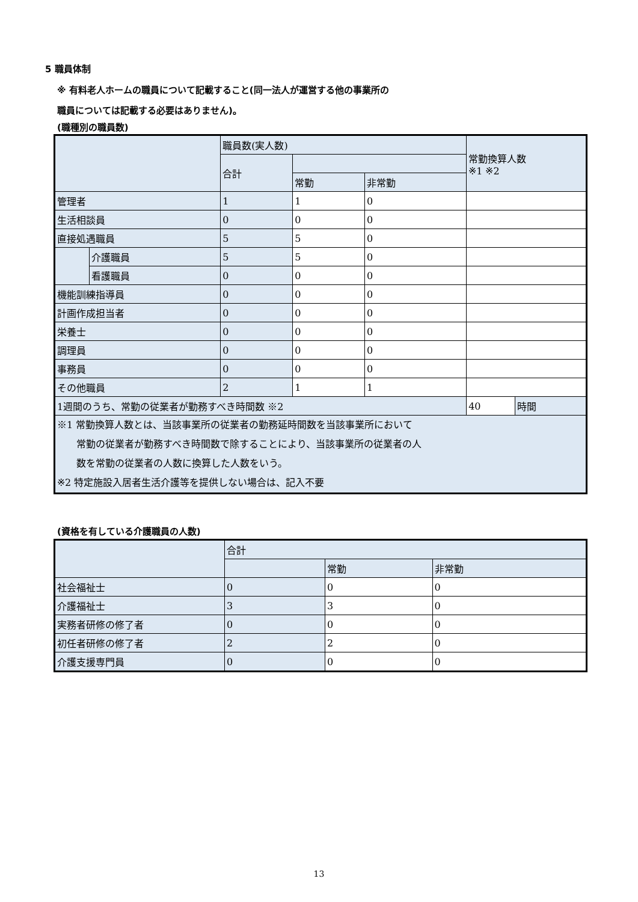5 職員体制
※ 有料老人ホームの職員について記載すること(同一法人が運営する他の事業所の
職員については記載する必要はありません)。
(職種別の職員数)
| | | 職員数(実人数) | | | 常勤換算人数 ※1 ※2 | |
| --- | --- | --- | --- | --- | --- | --- |
| | | 合計 | | | | |
| | | | 常勤 | 非常勤 | | |
| 管理者 | | 1 | 1 | 0 | | |
| 生活相談員 | | 0 | 0 | 0 | | |
| 直接処遇職員 | | 5 | 5 | 0 | | |
| | 介護職員 | 5 | 5 | 0 | | |
| | 看護職員 | 0 | 0 | 0 | | |
| 機能訓練指導員 | | 0 | 0 | 0 | | |
| 計画作成担当者 | | 0 | 0 | 0 | | |
| 栄養士 | | 0 | 0 | 0 | | |
| 調理員 | | 0 | 0 | 0 | | |
| 事務員 | | 0 | 0 | 0 | | |
| その他職員 | | 2 | 1 | 1 | | |
| 1週間のうち、常勤の従業者が勤務すべき時間数 ※2 | | | | | 40 | 時間 |
| ※1 常勤換算人数とは、当該事業所の従業者の勤務延時間数を当該事業所において 常勤の従業者が勤務すべき時間数で除することにより、当該事業所の従業者の人 数を常勤の従業者の人数に換算した人数をいう。 ※2 特定施設入居者生活介護等を提供しない場合は、記入不要 | | | | | | |
(資格を有している介護職員の人数)
| | 合計 | | |
| --- | --- | --- | --- |
| | | 常勤 | 非常勤 |
| 社会福祉士 | 0 | 0 | 0 |
| 介護福祉士 | 3 | 3 | 0 |
| 実務者研修の修了者 | 0 | 0 | 0 |
| 初任者研修の修了者 | 2 | 2 | 0 |
| 介護支援専門員 | 0 | 0 | 0 |
13